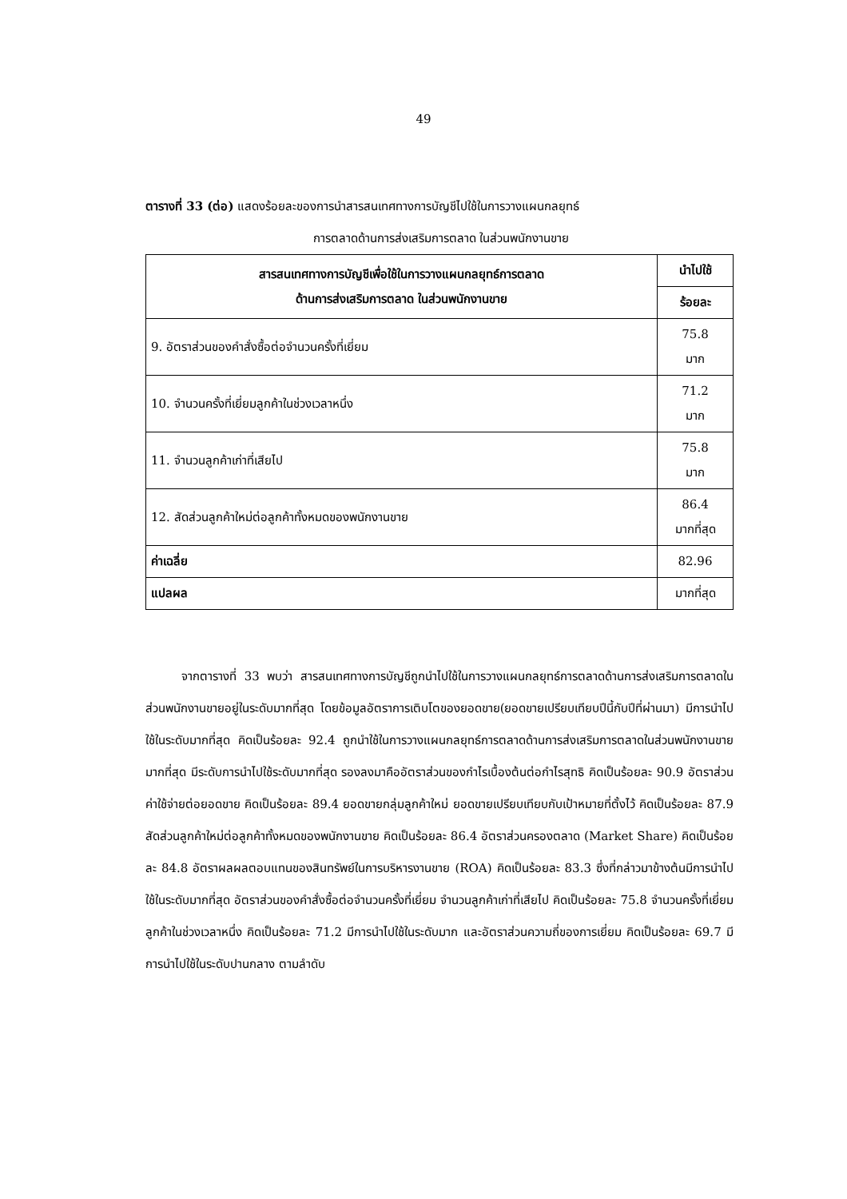49
ตารางที่ 33 (ต่อ) แสดงร้อยละของการนำสารสนเทศทางการบัญชีไปใช้ในการวางแผนกลยุทธ์
การตลาดด้านการส่งเสริมการตลาด ในส่วนพนักงานขาย
| สารสนเทศทางการบัญชีเพื่อใช้ในการวางแผนกลยุทธ์การตลาด ด้านการส่งเสริมการตลาด ในส่วนพนักงานขาย | นำไปใช้ |
| --- | --- |
| | ร้อยละ |
| 9. อัตราส่วนของคำสั่งซื้อต่อจำนวนครั้งที่เยี่ยม | 75.8 มาก |
| 10. จำนวนครั้งที่เยี่ยมลูกค้าในช่วงเวลาหนึ่ง | 71.2 มาก |
| 11. จำนวนลูกค้าเก่าที่เสียไป | 75.8 มาก |
| 12. สัดส่วนลูกค้าใหม่ต่อลูกค้าทั้งหมดของพนักงานขาย | 86.4 มากที่สุด |
| ค่าเฉลี่ย | 82.96 |
| แปลผล | มากที่สุด |
   จากตารางที่ 33 พบว่า สารสนเทศทางการบัญชีถูกนำไปใช้ในการวางแผนกลยุทธ์การตลาดด้านการส่งเสริมการตลาดในส่วนพนักงานขายอยู่ในระดับมากที่สุด โดยข้อมูลอัตราการเติบโตของยอดขาย(ยอดขายเปรียบเทียบปีนี้กับปีที่ผ่านมา) มีการนำไปใช้ในระดับมากที่สุด คิดเป็นร้อยละ 92.4 ถูกนำใช้ในการวางแผนกลยุทธ์การตลาดด้านการส่งเสริมการตลาดในส่วนพนักงานขายมากที่สุด มีระดับการนำไปใช้ระดับมากที่สุด รองลงมาคืออัตราส่วนของกำไรเบื้องต้นต่อกำไรสุทธิ คิดเป็นร้อยละ 90.9 อัตราส่วนค่าใช้จ่ายต่อยอดขาย คิดเป็นร้อยละ 89.4 ยอดขายกลุ่มลูกค้าใหม่ ยอดขายเปรียบเทียบกับเป้าหมายที่ตั้งไว้ คิดเป็นร้อยละ 87.9 สัดส่วนลูกค้าใหม่ต่อลูกค้าทั้งหมดของพนักงานขาย คิดเป็นร้อยละ 86.4 อัตราส่วนครองตลาด (Market Share) คิดเป็นร้อยละ 84.8 อัตราผลผลตอบแทนของสินทรัพย์ในการบริหารงานขาย (ROA) คิดเป็นร้อยละ 83.3 ซึ่งที่กล่าวมาข้างต้นมีการนำไปใช้ในระดับมากที่สุด อัตราส่วนของคำสั่งซื้อต่อจำนวนครั้งที่เยี่ยม จำนวนลูกค้าเก่าที่เสียไป คิดเป็นร้อยละ 75.8 จำนวนครั้งที่เยี่ยมลูกค้าในช่วงเวลาหนึ่ง คิดเป็นร้อยละ 71.2 มีการนำไปใช้ในระดับมาก และอัตราส่วนความถี่ของการเยี่ยม คิดเป็นร้อยละ 69.7 มีการนำไปใช้ในระดับปานกลาง ตามลำดับ